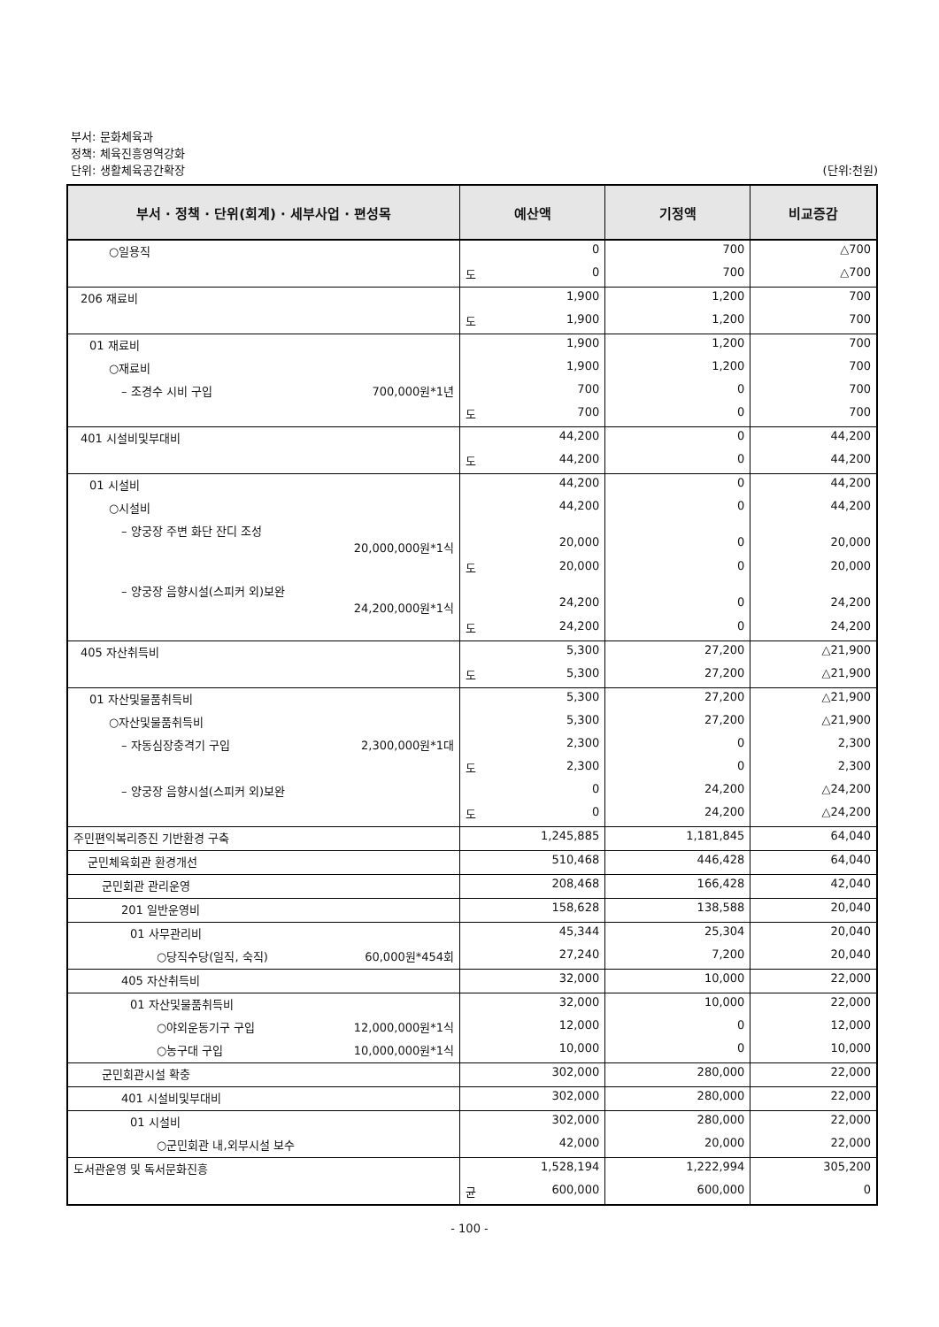부서: 문화체육과
정책: 체육진흥영역강화
단위: 생활체육공간확장 (단위:천원)
| 부서 · 정책 · 단위(회계) · 세부사업 · 편성목 | 예산액 | 기정액 | 비교증감 |
| --- | --- | --- | --- |
| ○일용직 | 0 | 700 | △700 |
| | 도 0 | 700 | △700 |
| 206 재료비 | 1,900 | 1,200 | 700 |
| | 도 1,900 | 1,200 | 700 |
| 01 재료비 | 1,900 | 1,200 | 700 |
| ○재료비 | 1,900 | 1,200 | 700 |
| – 조경수 시비 구입 700,000원*1년 | 700 | 0 | 700 |
| | 도 700 | 0 | 700 |
| 401 시설비및부대비 | 44,200 | 0 | 44,200 |
| | 도 44,200 | 0 | 44,200 |
| 01 시설비 | 44,200 | 0 | 44,200 |
| ○시설비 | 44,200 | 0 | 44,200 |
| – 양궁장 주변 화단 잔디 조성 20,000,000원*1식 | 20,000 | 0 | 20,000 |
| | 도 20,000 | 0 | 20,000 |
| – 양궁장 음향시설(스피커 외)보완 24,200,000원*1식 | 24,200 | 0 | 24,200 |
| | 도 24,200 | 0 | 24,200 |
| 405 자산취득비 | 5,300 | 27,200 | △21,900 |
| | 도 5,300 | 27,200 | △21,900 |
| 01 자산및물품취득비 | 5,300 | 27,200 | △21,900 |
| ○자산및물품취득비 | 5,300 | 27,200 | △21,900 |
| – 자동심장충격기 구입 2,300,000원*1대 | 2,300 | 0 | 2,300 |
| | 도 2,300 | 0 | 2,300 |
| – 양궁장 음향시설(스피커 외)보완 | 0 | 24,200 | △24,200 |
| | 도 0 | 24,200 | △24,200 |
| 주민편익복리증진 기반환경 구축 | 1,245,885 | 1,181,845 | 64,040 |
| 군민체육회관 환경개선 | 510,468 | 446,428 | 64,040 |
| 군민회관 관리운영 | 208,468 | 166,428 | 42,040 |
| 201 일반운영비 | 158,628 | 138,588 | 20,040 |
| 01 사무관리비 | 45,344 | 25,304 | 20,040 |
| ○당직수당(일직, 숙직) 60,000원*454회 | 27,240 | 7,200 | 20,040 |
| 405 자산취득비 | 32,000 | 10,000 | 22,000 |
| 01 자산및물품취득비 | 32,000 | 10,000 | 22,000 |
| ○야외운동기구 구입 12,000,000원*1식 | 12,000 | 0 | 12,000 |
| ○농구대 구입 10,000,000원*1식 | 10,000 | 0 | 10,000 |
| 군민회관시설 확충 | 302,000 | 280,000 | 22,000 |
| 401 시설비및부대비 | 302,000 | 280,000 | 22,000 |
| 01 시설비 | 302,000 | 280,000 | 22,000 |
| ○군민회관 내,외부시설 보수 | 42,000 | 20,000 | 22,000 |
| 도서관운영 및 독서문화진흥 | 1,528,194 | 1,222,994 | 305,200 |
| | 균 600,000 | 600,000 | 0 |
- 100 -